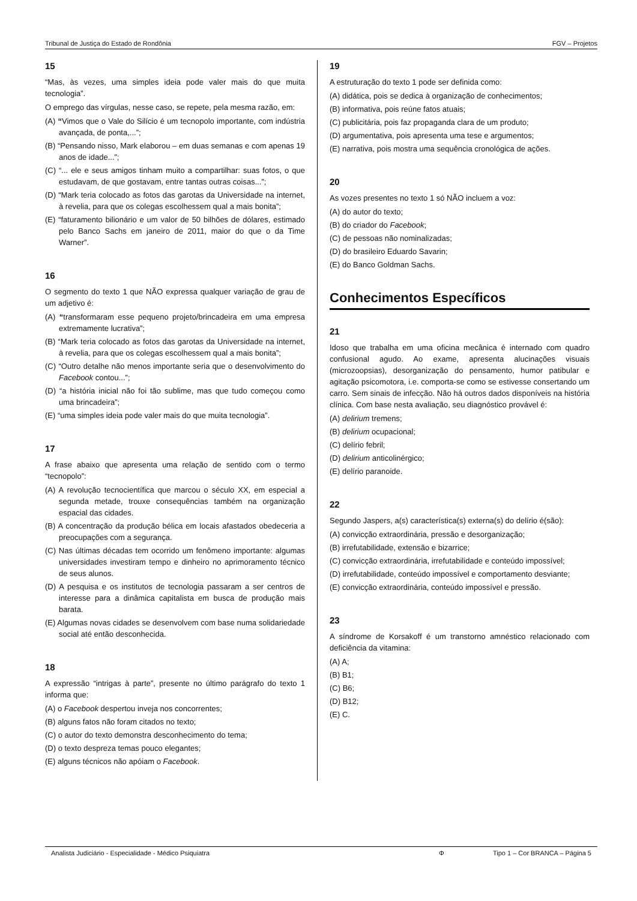Tribunal de Justiça do Estado de Rondônia FGV – Projetos
15
“Mas, às vezes, uma simples ideia pode valer mais do que muita tecnologia”.
O emprego das vírgulas, nesse caso, se repete, pela mesma razão, em:
(A) “Vimos que o Vale do Silício é um tecnopolo importante, com indústria avançada, de ponta,...”;
(B) “Pensando nisso, Mark elaborou – em duas semanas e com apenas 19 anos de idade...”;
(C) “... ele e seus amigos tinham muito a compartilhar: suas fotos, o que estudavam, de que gostavam, entre tantas outras coisas...”;
(D) “Mark teria colocado as fotos das garotas da Universidade na internet, à revelia, para que os colegas escolhessem qual a mais bonita”;
(E) “faturamento bilionário e um valor de 50 bilhões de dólares, estimado pelo Banco Sachs em janeiro de 2011, maior do que o da Time Warner”.
16
O segmento do texto 1 que NÃO expressa qualquer variação de grau de um adjetivo é:
(A) “transformaram esse pequeno projeto/brincadeira em uma empresa extremamente lucrativa”;
(B) “Mark teria colocado as fotos das garotas da Universidade na internet, à revelia, para que os colegas escolhessem qual a mais bonita”;
(C) “Outro detalhe não menos importante seria que o desenvolvimento do Facebook contou...”;
(D) “a história inicial não foi tão sublime, mas que tudo começou como uma brincadeira”;
(E) “uma simples ideia pode valer mais do que muita tecnologia”.
17
A frase abaixo que apresenta uma relação de sentido com o termo “tecnopolo”:
(A) A revolução tecnocientífica que marcou o século XX, em especial a segunda metade, trouxe consequências também na organização espacial das cidades.
(B) A concentração da produção bélica em locais afastados obedeceria a preocupações com a segurança.
(C) Nas últimas décadas tem ocorrido um fenômeno importante: algumas universidades investiram tempo e dinheiro no aprimoramento técnico de seus alunos.
(D) A pesquisa e os institutos de tecnologia passaram a ser centros de interesse para a dinâmica capitalista em busca de produção mais barata.
(E) Algumas novas cidades se desenvolvem com base numa solidariedade social até então desconhecida.
18
A expressão “intrigas à parte”, presente no último parágrafo do texto 1 informa que:
(A) o Facebook despertou inveja nos concorrentes;
(B) alguns fatos não foram citados no texto;
(C) o autor do texto demonstra desconhecimento do tema;
(D) o texto despreza temas pouco elegantes;
(E) alguns técnicos não apóiam o Facebook.
19
A estruturação do texto 1 pode ser definida como:
(A) didática, pois se dedica à organização de conhecimentos;
(B) informativa, pois reúne fatos atuais;
(C) publicitária, pois faz propaganda clara de um produto;
(D) argumentativa, pois apresenta uma tese e argumentos;
(E) narrativa, pois mostra uma sequência cronológica de ações.
20
As vozes presentes no texto 1 só NÃO incluem a voz:
(A) do autor do texto;
(B) do criador do Facebook;
(C) de pessoas não nominalizadas;
(D) do brasileiro Eduardo Savarin;
(E) do Banco Goldman Sachs.
Conhecimentos Específicos
21
Idoso que trabalha em uma oficina mecânica é internado com quadro confusional agudo. Ao exame, apresenta alucinações visuais (microzoopsias), desorganização do pensamento, humor patibular e agitação psicomotora, i.e. comporta-se como se estivesse consertando um carro. Sem sinais de infecção. Não há outros dados disponíveis na história clínica. Com base nesta avaliação, seu diagnóstico provável é:
(A) delirium tremens;
(B) delirium ocupacional;
(C) delírio febril;
(D) delirium anticolinérgico;
(E) delírio paranoide.
22
Segundo Jaspers, a(s) característica(s) externa(s) do delírio é(são):
(A) convicção extraordinária, pressão e desorganização;
(B) irrefutabilidade, extensão e bizarrice;
(C) convicção extraordinária, irrefutabilidade e conteúdo impossível;
(D) irrefutabilidade, conteúdo impossível e comportamento desviante;
(E) convicção extraordinária, conteúdo impossível e pressão.
23
A síndrome de Korsakoff é um transtorno amnéstico relacionado com deficiência da vitamina:
(A) A;
(B) B1;
(C) B6;
(D) B12;
(E) C.
Analista Judiciário - Especialidade - Médico Psiquiatra Φ Tipo 1 – Cor BRANCA – Página 5